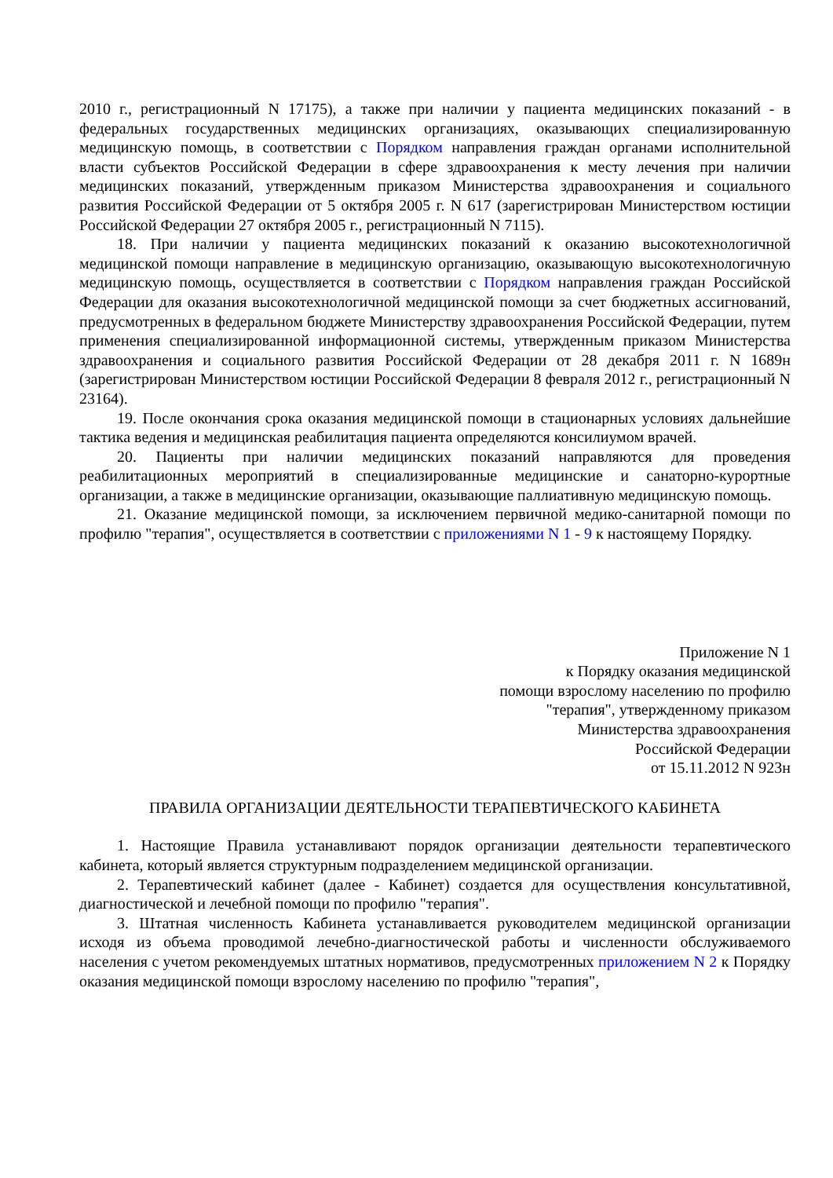2010 г., регистрационный N 17175), а также при наличии у пациента медицинских показаний - в федеральных государственных медицинских организациях, оказывающих специализированную медицинскую помощь, в соответствии с Порядком направления граждан органами исполнительной власти субъектов Российской Федерации в сфере здравоохранения к месту лечения при наличии медицинских показаний, утвержденным приказом Министерства здравоохранения и социального развития Российской Федерации от 5 октября 2005 г. N 617 (зарегистрирован Министерством юстиции Российской Федерации 27 октября 2005 г., регистрационный N 7115).
18. При наличии у пациента медицинских показаний к оказанию высокотехнологичной медицинской помощи направление в медицинскую организацию, оказывающую высокотехнологичную медицинскую помощь, осуществляется в соответствии с Порядком направления граждан Российской Федерации для оказания высокотехнологичной медицинской помощи за счет бюджетных ассигнований, предусмотренных в федеральном бюджете Министерству здравоохранения Российской Федерации, путем применения специализированной информационной системы, утвержденным приказом Министерства здравоохранения и социального развития Российской Федерации от 28 декабря 2011 г. N 1689н (зарегистрирован Министерством юстиции Российской Федерации 8 февраля 2012 г., регистрационный N 23164).
19. После окончания срока оказания медицинской помощи в стационарных условиях дальнейшие тактика ведения и медицинская реабилитация пациента определяются консилиумом врачей.
20. Пациенты при наличии медицинских показаний направляются для проведения реабилитационных мероприятий в специализированные медицинские и санаторно-курортные организации, а также в медицинские организации, оказывающие паллиативную медицинскую помощь.
21. Оказание медицинской помощи, за исключением первичной медико-санитарной помощи по профилю "терапия", осуществляется в соответствии с приложениями N 1 - 9 к настоящему Порядку.
Приложение N 1
к Порядку оказания медицинской
помощи взрослому населению по профилю
"терапия", утвержденному приказом
Министерства здравоохранения
Российской Федерации
от 15.11.2012 N 923н
ПРАВИЛА ОРГАНИЗАЦИИ ДЕЯТЕЛЬНОСТИ ТЕРАПЕВТИЧЕСКОГО КАБИНЕТА
1. Настоящие Правила устанавливают порядок организации деятельности терапевтического кабинета, который является структурным подразделением медицинской организации.
2. Терапевтический кабинет (далее - Кабинет) создается для осуществления консультативной, диагностической и лечебной помощи по профилю "терапия".
3. Штатная численность Кабинета устанавливается руководителем медицинской организации исходя из объема проводимой лечебно-диагностической работы и численности обслуживаемого населения с учетом рекомендуемых штатных нормативов, предусмотренных приложением N 2 к Порядку оказания медицинской помощи взрослому населению по профилю "терапия",